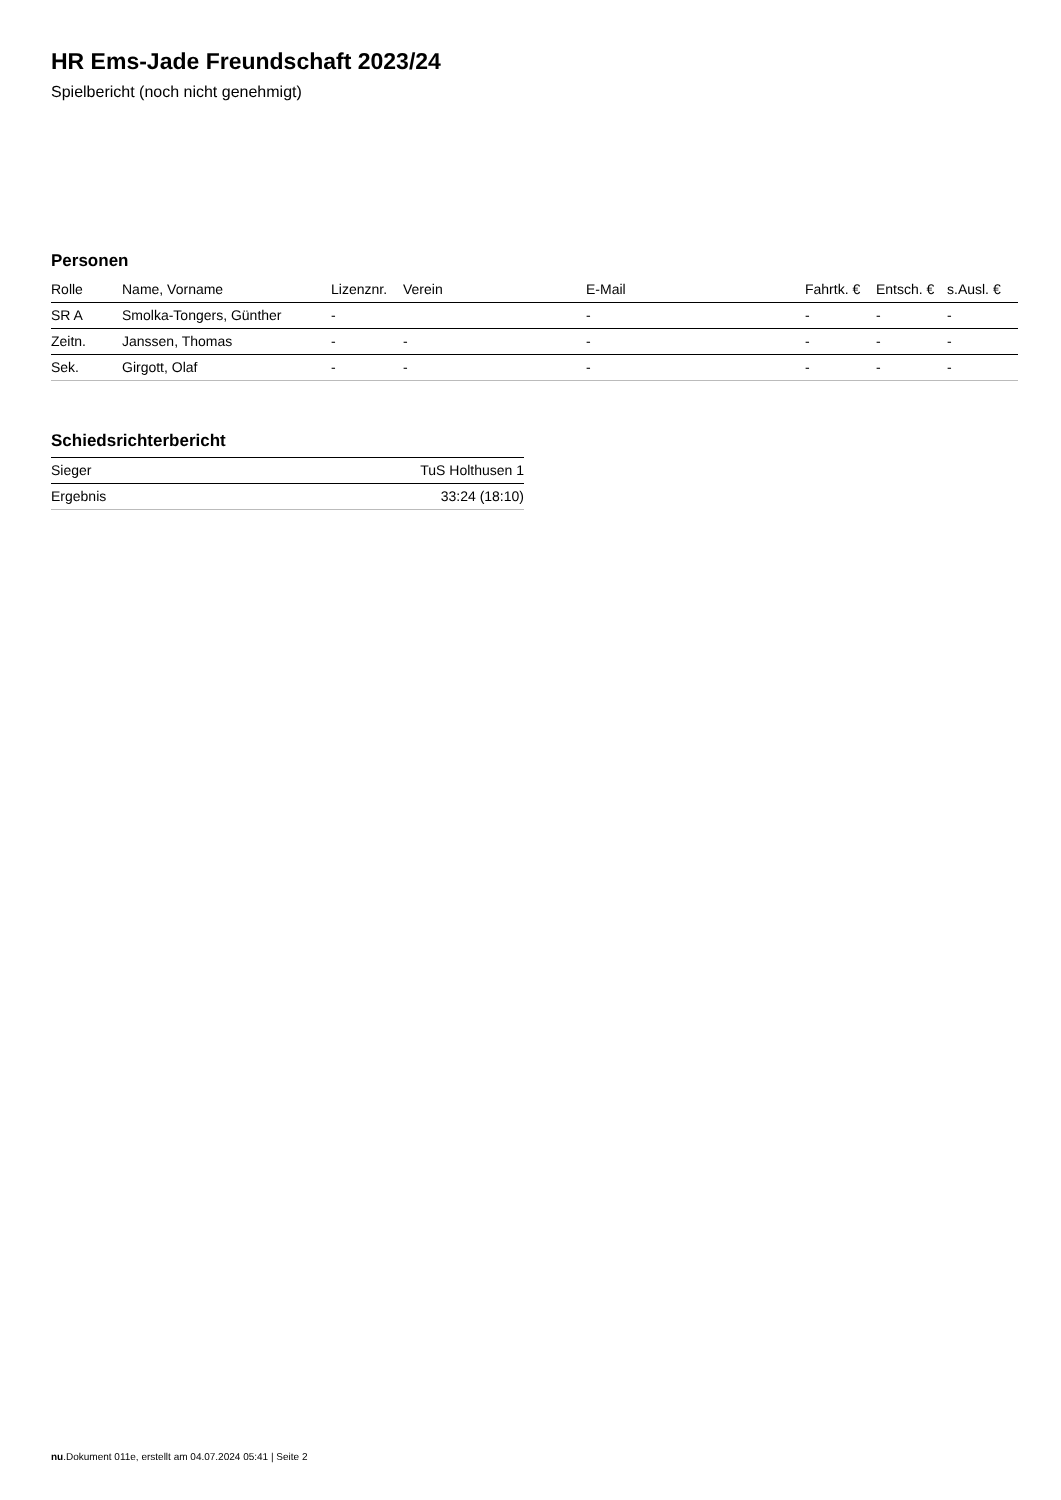HR Ems-Jade Freundschaft 2023/24
Spielbericht (noch nicht genehmigt)
Personen
| Rolle | Name, Vorname | Lizenznr. | Verein | E-Mail | Fahrtk. € | Entsch. € | s.Ausl. € |
| --- | --- | --- | --- | --- | --- | --- | --- |
| SR A | Smolka-Tongers, Günther | - | | - | - | - | - |
| Zeitn. | Janssen, Thomas | - | - | - | - | - | - |
| Sek. | Girgott, Olaf | - | - | - | - | - | - |
Schiedsrichterbericht
| Sieger | TuS Holthusen 1 |
| Ergebnis | 33:24 (18:10) |
nu.Dokument 011e, erstellt am 04.07.2024 05:41 | Seite 2